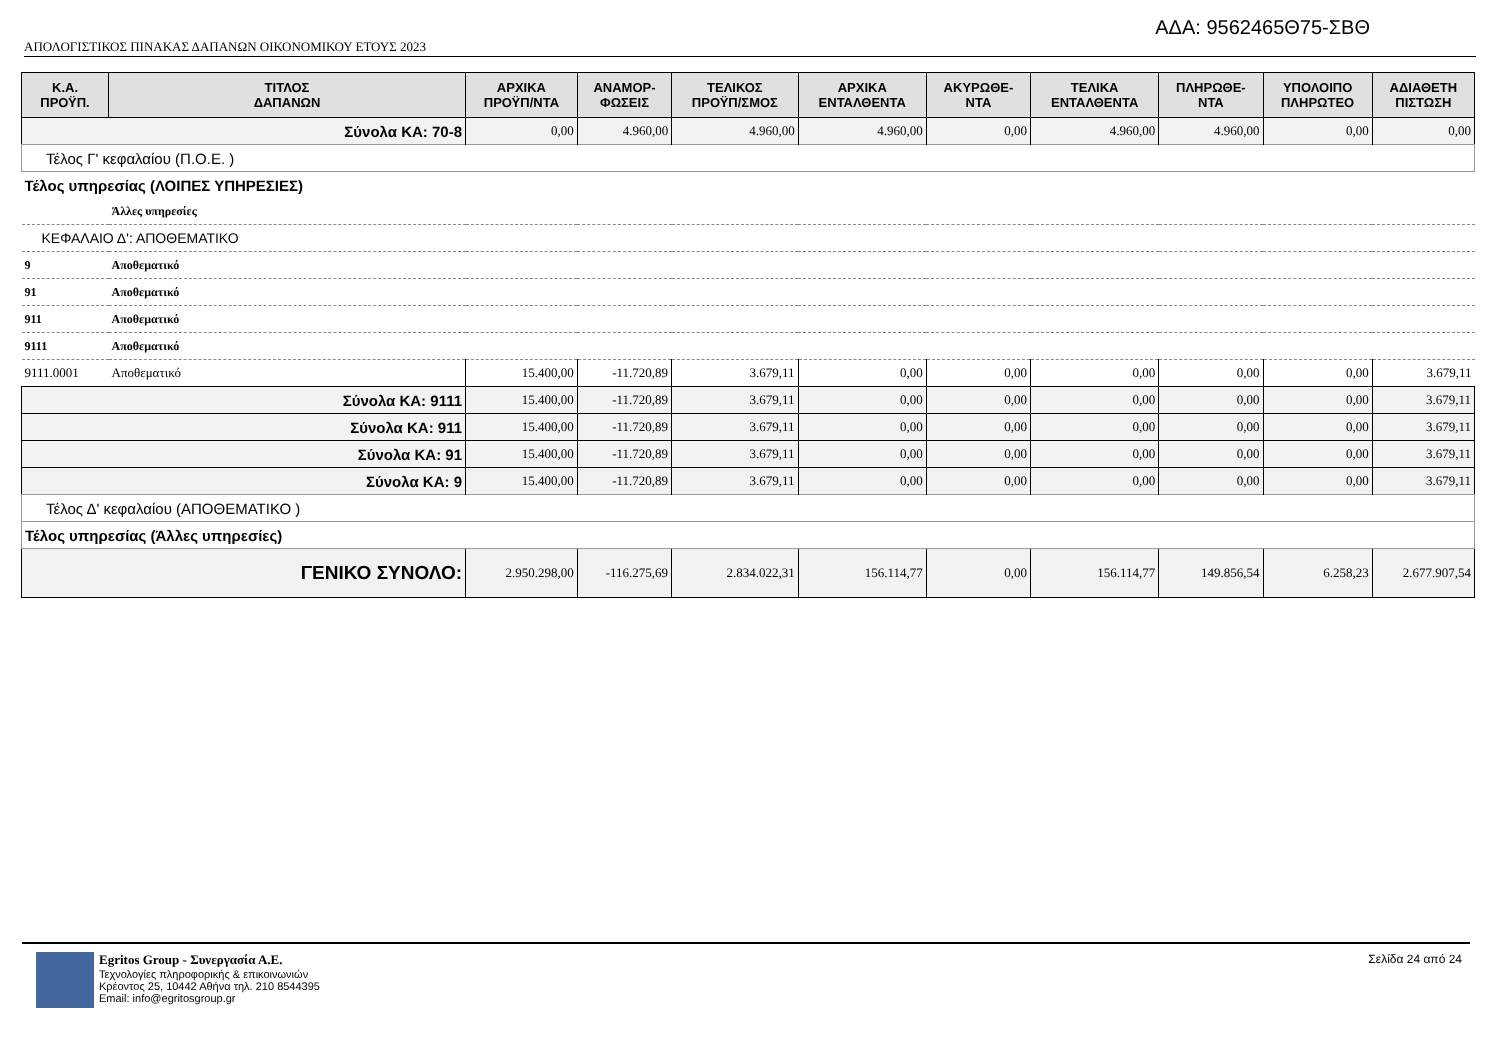ΑΔΑ: 9562465Θ75-ΣΒΘ
ΑΠΟΛΟΓΙΣΤΙΚΟΣ ΠΙΝΑΚΑΣ ΔΑΠΑΝΩΝ ΟΙΚΟΝΟΜΙΚΟΥ ΕΤΟΥΣ 2023
| Κ.Α. ΠΡΟΫΠ. | ΤΙΤΛΟΣ ΔΑΠΑΝΩΝ | ΑΡΧΙΚΑ ΠΡΟΫΠ/ΝΤΑ | ΑΝΑΜΟΡ- ΦΩΣΕΙΣ | ΤΕΛΙΚΟΣ ΠΡΟΫΠ/ΣΜΟΣ | ΑΡΧΙΚΑ ΕΝΤΑΛΘΕΝΤΑ | ΑΚΥΡΩΘΕ- ΝΤΑ | ΤΕΛΙΚΑ ΕΝΤΑΛΘΕΝΤΑ | ΠΛΗΡΩΘΕ- ΝΤΑ | ΥΠΟΛΟΙΠΟ ΠΛΗΡΩΤΕΟ | ΑΔΙΑΘΕΤΗ ΠΙΣΤΩΣΗ |
| --- | --- | --- | --- | --- | --- | --- | --- | --- | --- | --- |
| Σύνολα ΚΑ: 70-8 | | 0,00 | 4.960,00 | 4.960,00 | 4.960,00 | 0,00 | 4.960,00 | 4.960,00 | 0,00 | 0,00 |
| Τέλος Γ' κεφαλαίου (Π.Ο.Ε. ) | | | | | | | | | | |
| Τέλος υπηρεσίας (ΛΟΙΠΕΣ ΥΠΗΡΕΣΙΕΣ) | | | | | | | | | | |
| | Άλλες υπηρεσίες | | | | | | | | | |
| ΚΕΦΑΛΑΙΟ Δ': ΑΠΟΘΕΜΑΤΙΚΟ | | | | | | | | | | |
| 9 | Αποθεματικό | | | | | | | | | |
| 91 | Αποθεματικό | | | | | | | | | |
| 911 | Αποθεματικό | | | | | | | | | |
| 9111 | Αποθεματικό | | | | | | | | | |
| 9111.0001 | Αποθεματικό | 15.400,00 | -11.720,89 | 3.679,11 | 0,00 | 0,00 | 0,00 | 0,00 | 0,00 | 3.679,11 |
| Σύνολα ΚΑ: 9111 | | 15.400,00 | -11.720,89 | 3.679,11 | 0,00 | 0,00 | 0,00 | 0,00 | 0,00 | 3.679,11 |
| Σύνολα ΚΑ: 911 | | 15.400,00 | -11.720,89 | 3.679,11 | 0,00 | 0,00 | 0,00 | 0,00 | 0,00 | 3.679,11 |
| Σύνολα ΚΑ: 91 | | 15.400,00 | -11.720,89 | 3.679,11 | 0,00 | 0,00 | 0,00 | 0,00 | 0,00 | 3.679,11 |
| Σύνολα ΚΑ: 9 | | 15.400,00 | -11.720,89 | 3.679,11 | 0,00 | 0,00 | 0,00 | 0,00 | 0,00 | 3.679,11 |
| Τέλος Δ' κεφαλαίου (ΑΠΟΘΕΜΑΤΙΚΟ ) | | | | | | | | | | |
| Τέλος υπηρεσίας (Άλλες υπηρεσίες) | | | | | | | | | | |
| ΓΕΝΙΚΟ ΣΥΝΟΛΟ: | | 2.950.298,00 | -116.275,69 | 2.834.022,31 | 156.114,77 | 0,00 | 156.114,77 | 149.856,54 | 6.258,23 | 2.677.907,54 |
Egritos Group - Συνεργασία Α.Ε.
Τεχνολογίες πληροφορικής & επικοινωνιών
Κρέοντος 25, 10442 Αθήνα τηλ. 210 8544395
Email: info@egritosgroup.gr
Σελίδα 24 από 24